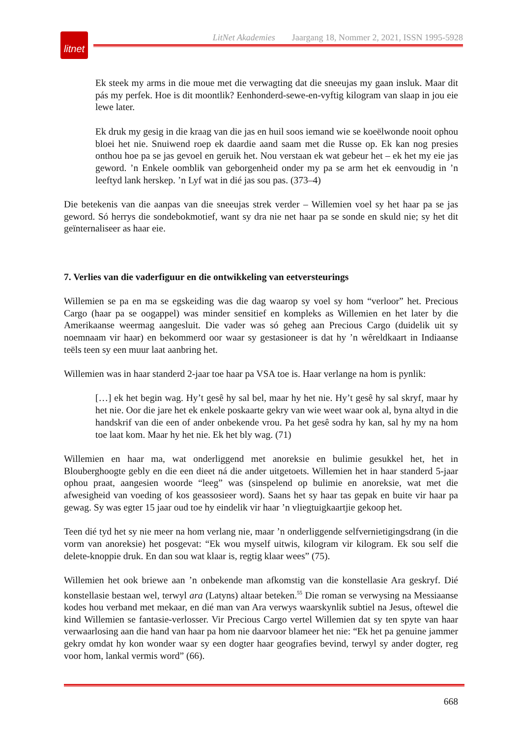litnet
LitNet Akademies Jaargang 18, Nommer 2, 2021, ISSN 1995-5928
Ek steek my arms in die moue met die verwagting dat die sneeujas my gaan insluk. Maar dit pás my perfek. Hoe is dit moontlik? Eenhonderd-sewe-en-vyftig kilogram van slaap in jou eie lewe later.
Ek druk my gesig in die kraag van die jas en huil soos iemand wie se koeëlwonde nooit ophou bloei het nie. Snuiwend roep ek daardie aand saam met die Russe op. Ek kan nog presies onthou hoe pa se jas gevoel en geruik het. Nou verstaan ek wat gebeur het – ek het my eie jas geword. ’n Enkele oomblik van geborgenheid onder my pa se arm het ek eenvoudig in ’n leeftyd lank herskep. ’n Lyf wat in dié jas sou pas. (373–4)
Die betekenis van die aanpas van die sneeujas strek verder – Willemien voel sy het haar pa se jas geword. Só herrys die sondebokmotief, want sy dra nie net haar pa se sonde en skuld nie; sy het dit geïnternaliseer as haar eie.
7. Verlies van die vaderfiguur en die ontwikkeling van eetversteurings
Willemien se pa en ma se egskeiding was die dag waarop sy voel sy hom “verloor” het. Precious Cargo (haar pa se oogappel) was minder sensitief en kompleks as Willemien en het later by die Amerikaanse weermag aangesluit. Die vader was só geheg aan Precious Cargo (duidelik uit sy noemnaam vir haar) en bekommerd oor waar sy gestasioneer is dat hy ’n wêreldkaart in Indiaanse teëls teen sy een muur laat aanbring het.
Willemien was in haar standerd 2-jaar toe haar pa VSA toe is. Haar verlange na hom is pynlik:
[…] ek het begin wag. Hy’t gesê hy sal bel, maar hy het nie. Hy’t gesê hy sal skryf, maar hy het nie. Oor die jare het ek enkele poskaarte gekry van wie weet waar ook al, byna altyd in die handskrif van die een of ander onbekende vrou. Pa het gesê sodra hy kan, sal hy my na hom toe laat kom. Maar hy het nie. Ek het bly wag. (71)
Willemien en haar ma, wat onderliggend met anoreksie en bulimie gesukkel het, het in Blouberghoogte gebly en die een dieet ná die ander uitgetoets. Willemien het in haar standerd 5-jaar ophou praat, aangesien woorde “leeg” was (sinspelend op bulimie en anoreksie, wat met die afwesigheid van voeding of kos geassosieer word). Saans het sy haar tas gepak en buite vir haar pa gewag. Sy was egter 15 jaar oud toe hy eindelik vir haar ’n vliegtuigkaartjie gekoop het.
Teen dié tyd het sy nie meer na hom verlang nie, maar ’n onderliggende selfvernietigingsdrang (in die vorm van anoreksie) het posgevat: “Ek wou myself uitwis, kilogram vir kilogram. Ek sou self die delete-knoppie druk. En dan sou wat klaar is, regtig klaar wees” (75).
Willemien het ook briewe aan ’n onbekende man afkomstig van die konstellasie Ara geskryf. Dié konstellasie bestaan wel, terwyl ara (Latyns) altaar beteken.<sup>55</sup> Die roman se verwysing na Messiaanse kodes hou verband met mekaar, en dié man van Ara verwys waarskynlik subtiel na Jesus, oftewel die kind Willemien se fantasie-verlosser. Vir Precious Cargo vertel Willemien dat sy ten spyte van haar verwaarlosing aan die hand van haar pa hom nie daarvoor blameer het nie: “Ek het pa genuine jammer gekry omdat hy kon wonder waar sy een dogter haar geografies bevind, terwyl sy ander dogter, reg voor hom, lankal vermis word” (66).
668